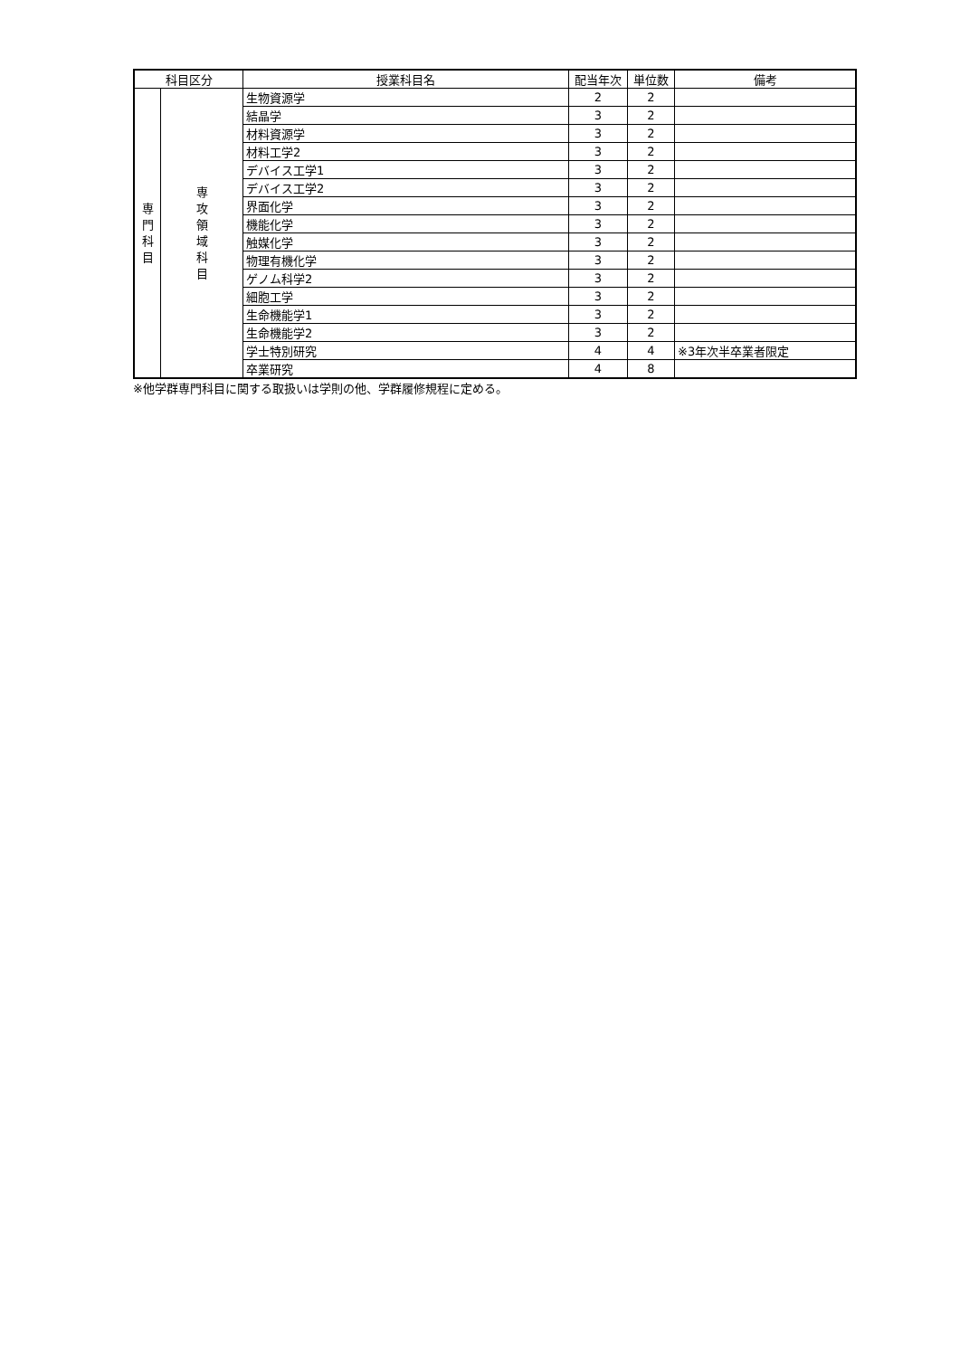| 科目区分 | | 授業科目名 | 配当年次 | 単位数 | 備考 |
| --- | --- | --- | --- | --- | --- |
| 専 門 科 目 | 専 攻 領 域 科 目 | 生物資源学 | 2 | 2 | |
| | | 結晶学 | 3 | 2 | |
| | | 材料資源学 | 3 | 2 | |
| | | 材料工学2 | 3 | 2 | |
| | | デバイス工学1 | 3 | 2 | |
| | | デバイス工学2 | 3 | 2 | |
| | | 界面化学 | 3 | 2 | |
| | | 機能化学 | 3 | 2 | |
| | | 触媒化学 | 3 | 2 | |
| | | 物理有機化学 | 3 | 2 | |
| | | ゲノム科学2 | 3 | 2 | |
| | | 細胞工学 | 3 | 2 | |
| | | 生命機能学1 | 3 | 2 | |
| | | 生命機能学2 | 3 | 2 | |
| | | 学士特別研究 | 4 | 4 | ※3年次半卒業者限定 |
| | | 卒業研究 | 4 | 8 | |
※他学群専門科目に関する取扱いは学則の他、学群履修規程に定める。